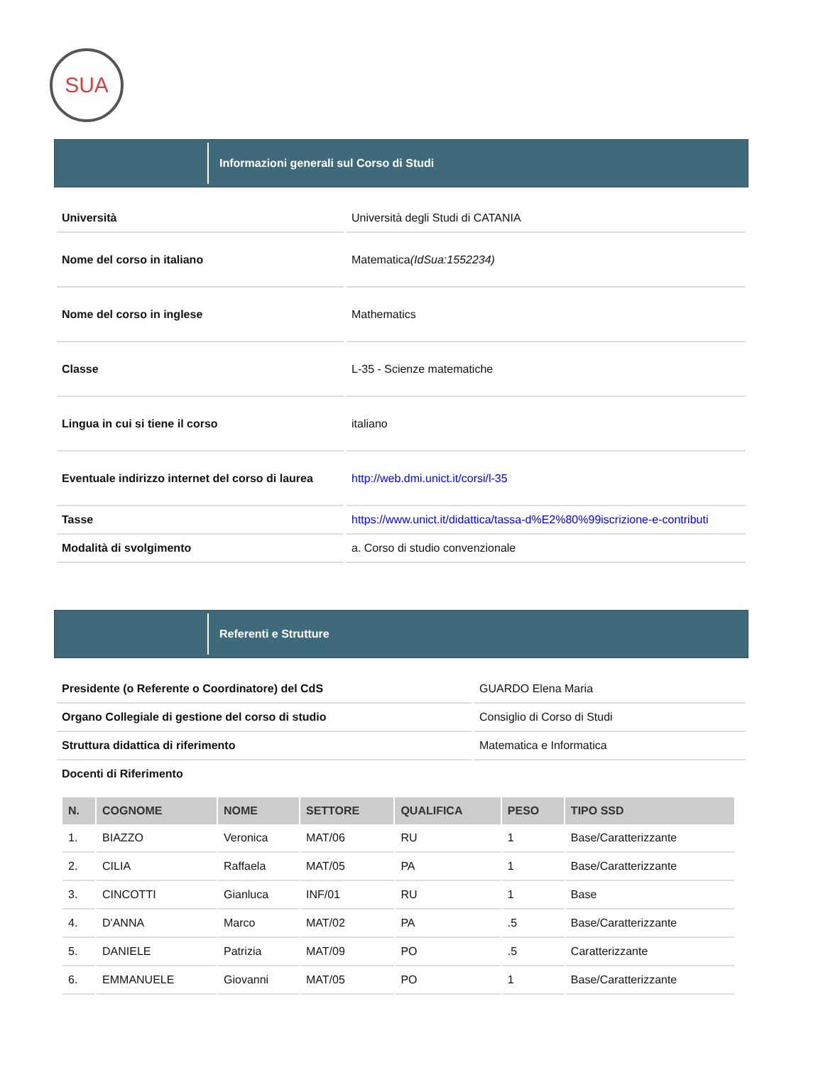SUA
Informazioni generali sul Corso di Studi
| Università | Università degli Studi di CATANIA |
| Nome del corso in italiano | Matematica (IdSua:1552234) |
| Nome del corso in inglese | Mathematics |
| Classe | L-35 - Scienze matematiche |
| Lingua in cui si tiene il corso | italiano |
| Eventuale indirizzo internet del corso di laurea | http://web.dmi.unict.it/corsi/l-35 |
| Tasse | https://www.unict.it/didattica/tassa-d%E2%80%99iscrizione-e-contributi |
| Modalità di svolgimento | a. Corso di studio convenzionale |
Referenti e Strutture
| Presidente (o Referente o Coordinatore) del CdS | GUARDO Elena Maria |
| Organo Collegiale di gestione del corso di studio | Consiglio di Corso di Studi |
| Struttura didattica di riferimento | Matematica e Informatica |
| Docenti di Riferimento | |
| N. | COGNOME | NOME | SETTORE | QUALIFICA | PESO | TIPO SSD |
| --- | --- | --- | --- | --- | --- | --- |
| 1. | BIAZZO | Veronica | MAT/06 | RU | 1 | Base/Caratterizzante |
| 2. | CILIA | Raffaela | MAT/05 | PA | 1 | Base/Caratterizzante |
| 3. | CINCOTTI | Gianluca | INF/01 | RU | 1 | Base |
| 4. | D'ANNA | Marco | MAT/02 | PA | .5 | Base/Caratterizzante |
| 5. | DANIELE | Patrizia | MAT/09 | PO | .5 | Caratterizzante |
| 6. | EMMANUELE | Giovanni | MAT/05 | PO | 1 | Base/Caratterizzante |